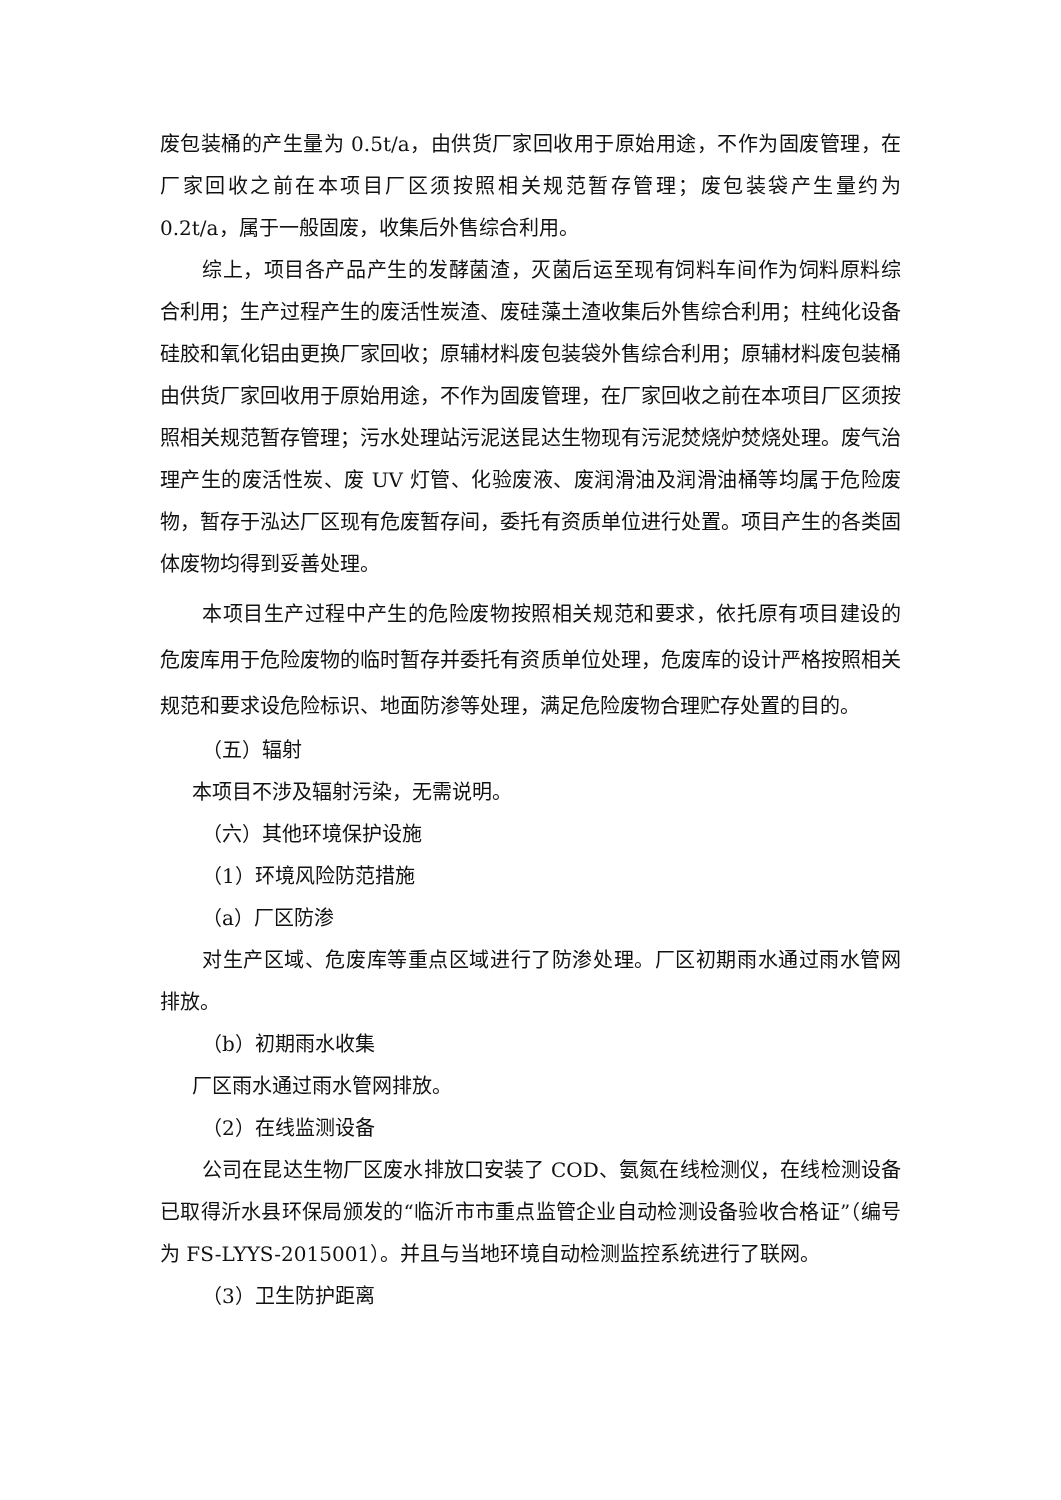废包装桶的产生量为 0.5t/a，由供货厂家回收用于原始用途，不作为固废管理，在厂家回收之前在本项目厂区须按照相关规范暂存管理；废包装袋产生量约为 0.2t/a，属于一般固废，收集后外售综合利用。
综上，项目各产品产生的发酵菌渣，灭菌后运至现有饲料车间作为饲料原料综合利用；生产过程产生的废活性炭渣、废硅藻土渣收集后外售综合利用；柱纯化设备硅胶和氧化铝由更换厂家回收；原辅材料废包装袋外售综合利用；原辅材料废包装桶由供货厂家回收用于原始用途，不作为固废管理，在厂家回收之前在本项目厂区须按照相关规范暂存管理；污水处理站污泥送昆达生物现有污泥焚烧炉焚烧处理。废气治理产生的废活性炭、废 UV 灯管、化验废液、废润滑油及润滑油桶等均属于危险废物，暂存于泓达厂区现有危废暂存间，委托有资质单位进行处置。项目产生的各类固体废物均得到妥善处理。
本项目生产过程中产生的危险废物按照相关规范和要求，依托原有项目建设的危废库用于危险废物的临时暂存并委托有资质单位处理，危废库的设计严格按照相关规范和要求设危险标识、地面防渗等处理，满足危险废物合理贮存处置的目的。
（五）辐射
本项目不涉及辐射污染，无需说明。
（六）其他环境保护设施
（1）环境风险防范措施
（a）厂区防渗
对生产区域、危废库等重点区域进行了防渗处理。厂区初期雨水通过雨水管网排放。
（b）初期雨水收集
厂区雨水通过雨水管网排放。
（2）在线监测设备
公司在昆达生物厂区废水排放口安装了 COD、氨氮在线检测仪，在线检测设备已取得沂水县环保局颁发的“临沂市市重点监管企业自动检测设备验收合格证”（编号为 FS-LYYS-2015001）。并且与当地环境自动检测监控系统进行了联网。
（3）卫生防护距离